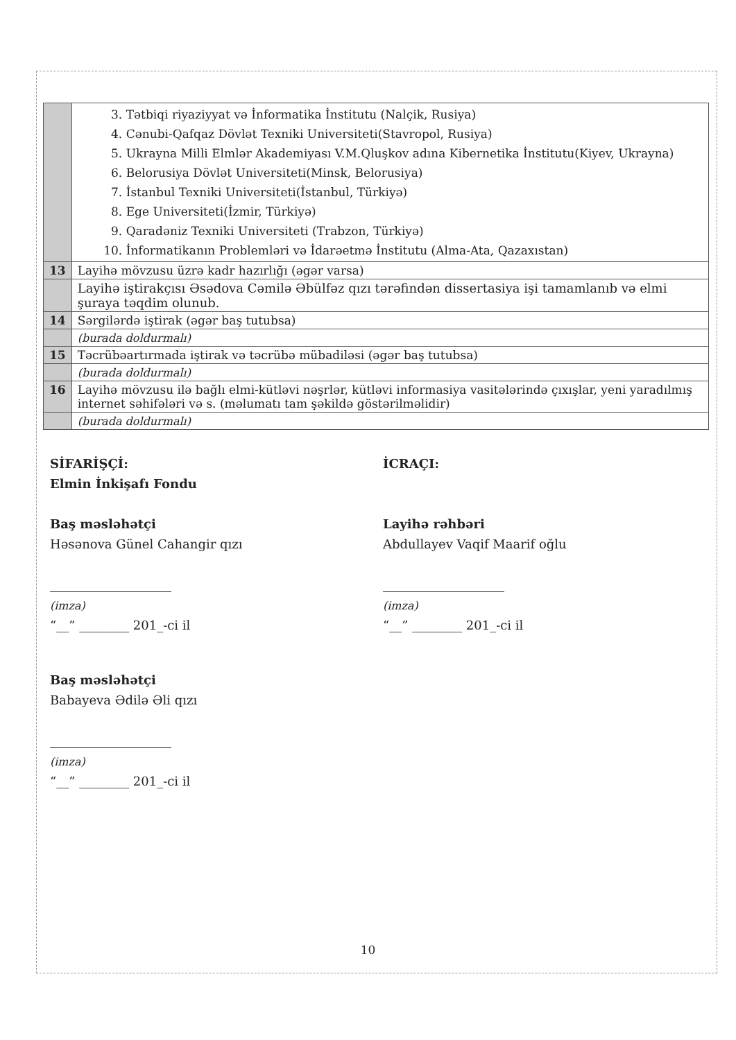| | 3. Tətbiqi riyaziyyat və İnformatika İnstitutu (Nalçik, Rusiya) 4. Cənubi-Qafqaz Dövlət Texniki Universiteti(Stavropol, Rusiya) 5. Ukrayna Milli Elmlər Akademiyası V.M.Qluşkov adına Kibernetika İnstitutu(Kiyev, Ukrayna) 6. Belorusiya Dövlət Universiteti(Minsk, Belorusiya) 7. İstanbul Texniki Universiteti(İstanbul, Türkiyə) 8. Ege Universiteti(İzmir, Türkiyə) 9. Qaradəniz Texniki Universiteti (Trabzon, Türkiyə) 10. İnformatikanın Problemləri və İdarəetmə İnstitutu (Alma-Ata, Qazaxıstan) |
| 13 | Layihə mövzusu üzrə kadr hazırlığı (əgər varsa) |
| | Layihə iştirakçısı Əsədova Cəmilə Əbülfəz qızı tərəfindən dissertasiya işi tamamlanıb və elmi şuraya təqdim olunub. |
| 14 | Sərgilərdə iştirak (əgər baş tutubsa) |
| | (burada doldurmalı) |
| 15 | Təcrübəartırmada iştirak və təcrübə mübadiləsi (əgər baş tutubsa) |
| | (burada doldurmalı) |
| 16 | Layihə mövzusu ilə bağlı elmi-kütləvi nəşrlər, kütləvi informasiya vasitələrində çıxışlar, yeni yaradılmış internet səhifələri və s. (məlumatı tam şəkildə göstərilməlidir) |
| | (burada doldurmalı) |
SİFARİŞÇİ:
Elmin İnkişafı Fondu
Baş məsləhətçi
Həsənova Günel Cahangir qızı
(imza)
“__” ________ 201_-ci il
Baş məsləhətçi
Babayeva Ədilə Əli qızı
(imza)
“__” ________ 201_-ci il
İCRAÇI:
Layihə rəhbəri
Abdullayev Vaqif Maarif oğlu
(imza)
“__” ________ 201_-ci il
10